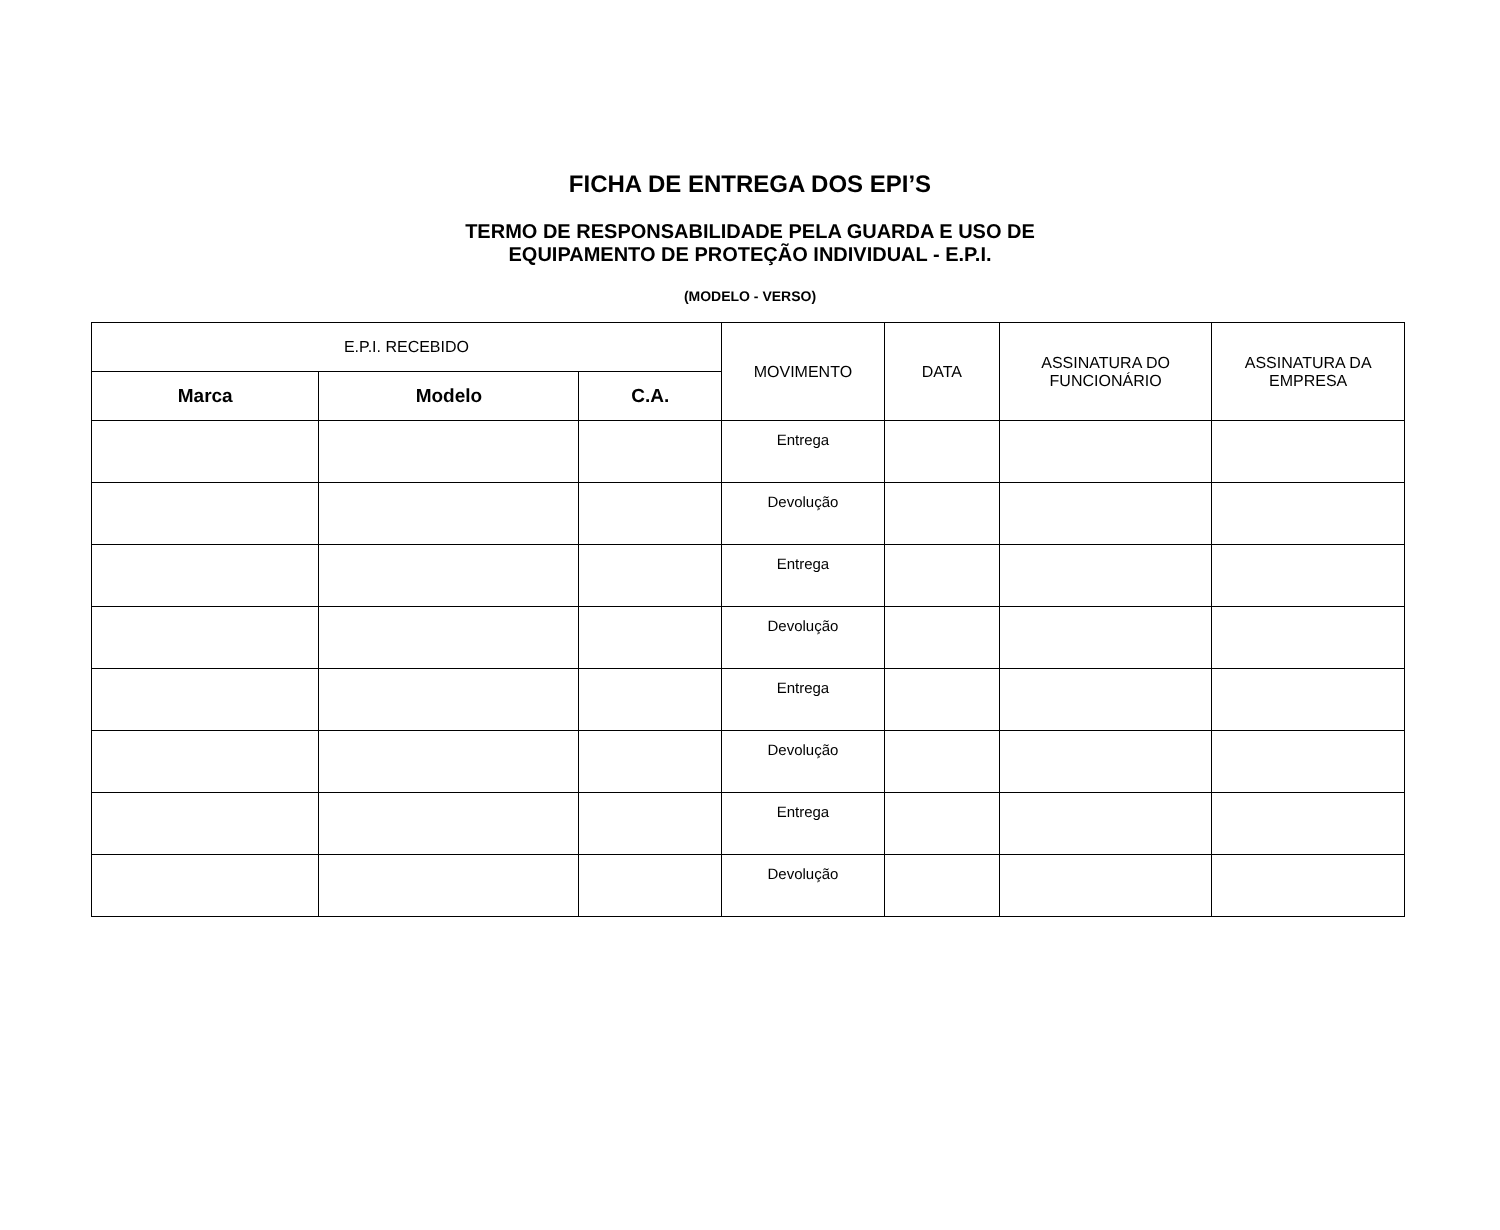FICHA DE ENTREGA DOS EPI’S
TERMO DE RESPONSABILIDADE PELA GUARDA E USO DE
EQUIPAMENTO DE PROTEÇÃO INDIVIDUAL - E.P.I.
(MODELO - VERSO)
| E.P.I. RECEBIDO | | | MOVIMENTO | DATA | ASSINATURA DO FUNCIONÁRIO | ASSINATURA DA EMPRESA |
| --- | --- | --- | --- | --- | --- | --- |
| Marca | Modelo | C.A. | | | | |
| | | | Entrega | | | |
| | | | Devolução | | | |
| | | | Entrega | | | |
| | | | Devolução | | | |
| | | | Entrega | | | |
| | | | Devolução | | | |
| | | | Entrega | | | |
| | | | Devolução | | | |